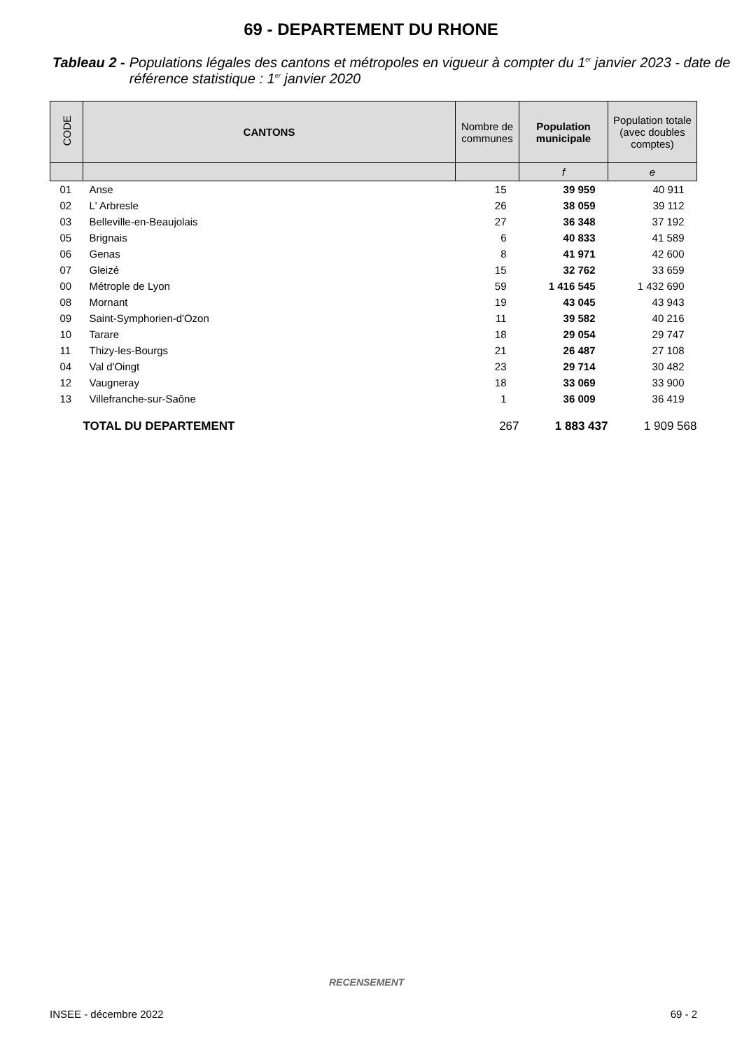69 - DEPARTEMENT DU RHONE
Tableau 2 - Populations légales des cantons et métropoles en vigueur à compter du 1<sup>er</sup> janvier 2023 - date de référence statistique : 1<sup>er</sup> janvier 2020
| CODE | CANTONS | Nombre de communes | Population municipale | Population totale (avec doubles comptes) |
| --- | --- | --- | --- | --- |
| | | | f | e |
| 01 | Anse | 15 | 39 959 | 40 911 |
| 02 | L' Arbresle | 26 | 38 059 | 39 112 |
| 03 | Belleville-en-Beaujolais | 27 | 36 348 | 37 192 |
| 05 | Brignais | 6 | 40 833 | 41 589 |
| 06 | Genas | 8 | 41 971 | 42 600 |
| 07 | Gleizé | 15 | 32 762 | 33 659 |
| 00 | Métrople de Lyon | 59 | 1 416 545 | 1 432 690 |
| 08 | Mornant | 19 | 43 045 | 43 943 |
| 09 | Saint-Symphorien-d'Ozon | 11 | 39 582 | 40 216 |
| 10 | Tarare | 18 | 29 054 | 29 747 |
| 11 | Thizy-les-Bourgs | 21 | 26 487 | 27 108 |
| 04 | Val d'Oingt | 23 | 29 714 | 30 482 |
| 12 | Vaugneray | 18 | 33 069 | 33 900 |
| 13 | Villefranche-sur-Saône | 1 | 36 009 | 36 419 |
| | TOTAL DU DEPARTEMENT | 267 | 1 883 437 | 1 909 568 |
RECENSEMENT
INSEE - décembre 2022 69 - 2